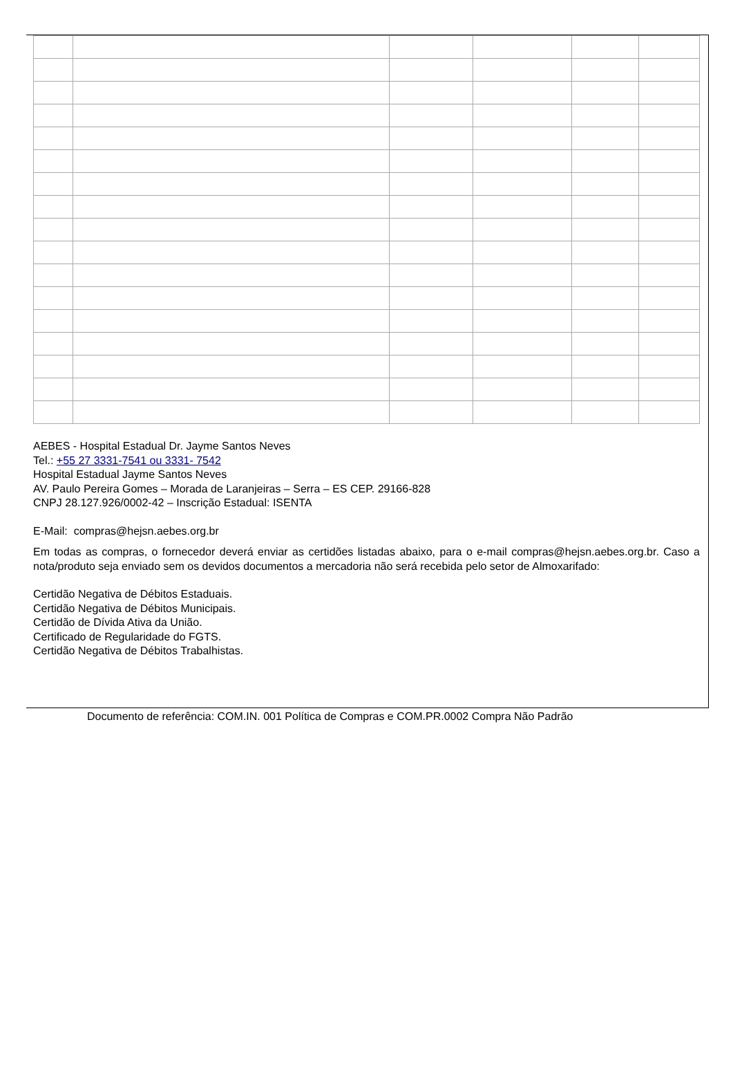AEBES - Hospital Estadual Dr. Jayme Santos Neves
Tel.: +55 27 3331-7541 ou 3331- 7542
Hospital Estadual Jayme Santos Neves
AV. Paulo Pereira Gomes – Morada de Laranjeiras – Serra – ES CEP. 29166-828
CNPJ 28.127.926/0002-42 – Inscrição Estadual: ISENTA
E-Mail: compras@hejsn.aebes.org.br
Em todas as compras, o fornecedor deverá enviar as certidões listadas abaixo, para o e-mail compras@hejsn.aebes.org.br. Caso a nota/produto seja enviado sem os devidos documentos a mercadoria não será recebida pelo setor de Almoxarifado:
Certidão Negativa de Débitos Estaduais.
Certidão Negativa de Débitos Municipais.
Certidão de Dívida Ativa da União.
Certificado de Regularidade do FGTS.
Certidão Negativa de Débitos Trabalhistas.
Documento de referência: COM.IN. 001 Política de Compras e COM.PR.0002 Compra Não Padrão